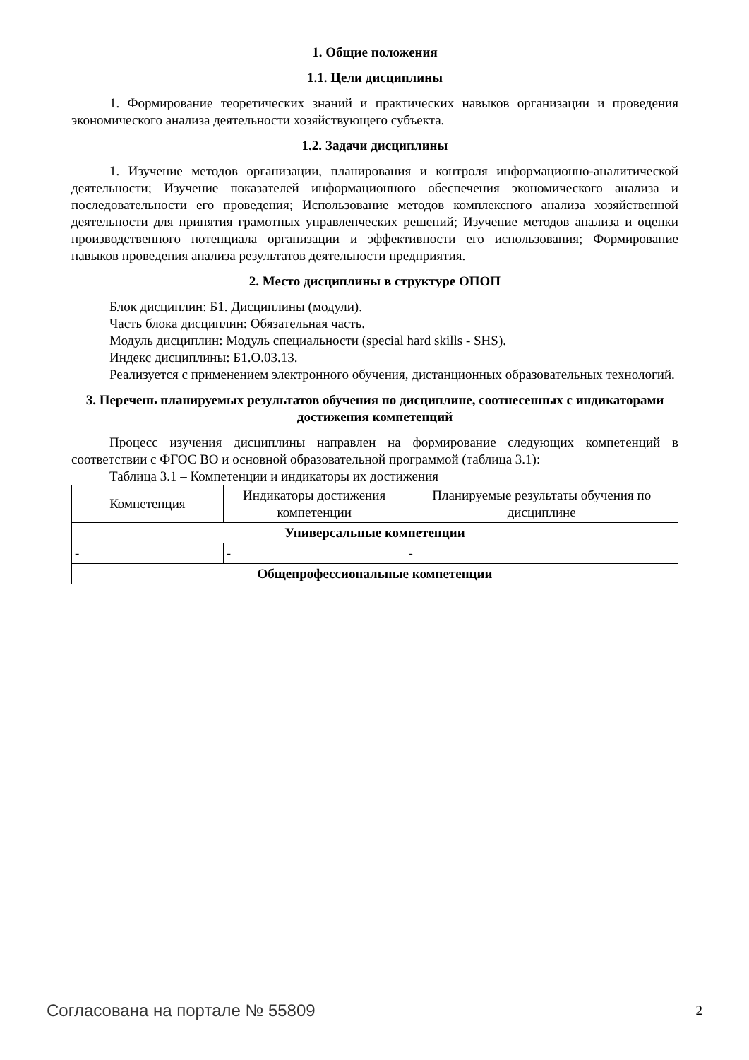1. Общие положения
1.1. Цели дисциплины
1. Формирование теоретических знаний и практических навыков организации и проведения экономического анализа деятельности хозяйствующего субъекта.
1.2. Задачи дисциплины
1. Изучение методов организации, планирования и контроля информационно-аналитической деятельности; Изучение показателей информационного обеспечения экономического анализа и последовательности его проведения; Использование методов комплексного анализа хозяйственной деятельности для принятия грамотных управленческих решений; Изучение методов анализа и оценки производственного потенциала организации и эффективности его использования; Формирование навыков проведения анализа результатов деятельности предприятия.
2. Место дисциплины в структуре ОПОП
Блок дисциплин: Б1. Дисциплины (модули).
Часть блока дисциплин: Обязательная часть.
Модуль дисциплин: Модуль специальности (special hard skills - SHS).
Индекс дисциплины: Б1.О.03.13.
Реализуется с применением электронного обучения, дистанционных образовательных технологий.
3. Перечень планируемых результатов обучения по дисциплине, соотнесенных с индикаторами достижения компетенций
Процесс изучения дисциплины направлен на формирование следующих компетенций в соответствии с ФГОС ВО и основной образовательной программой (таблица 3.1):
Таблица 3.1 – Компетенции и индикаторы их достижения
| Компетенция | Индикаторы достижения компетенции | Планируемые результаты обучения по дисциплине |
| --- | --- | --- |
| Универсальные компетенции | | |
| - | - | - |
| Общепрофессиональные компетенции | | |
Согласована на портале № 55809 2